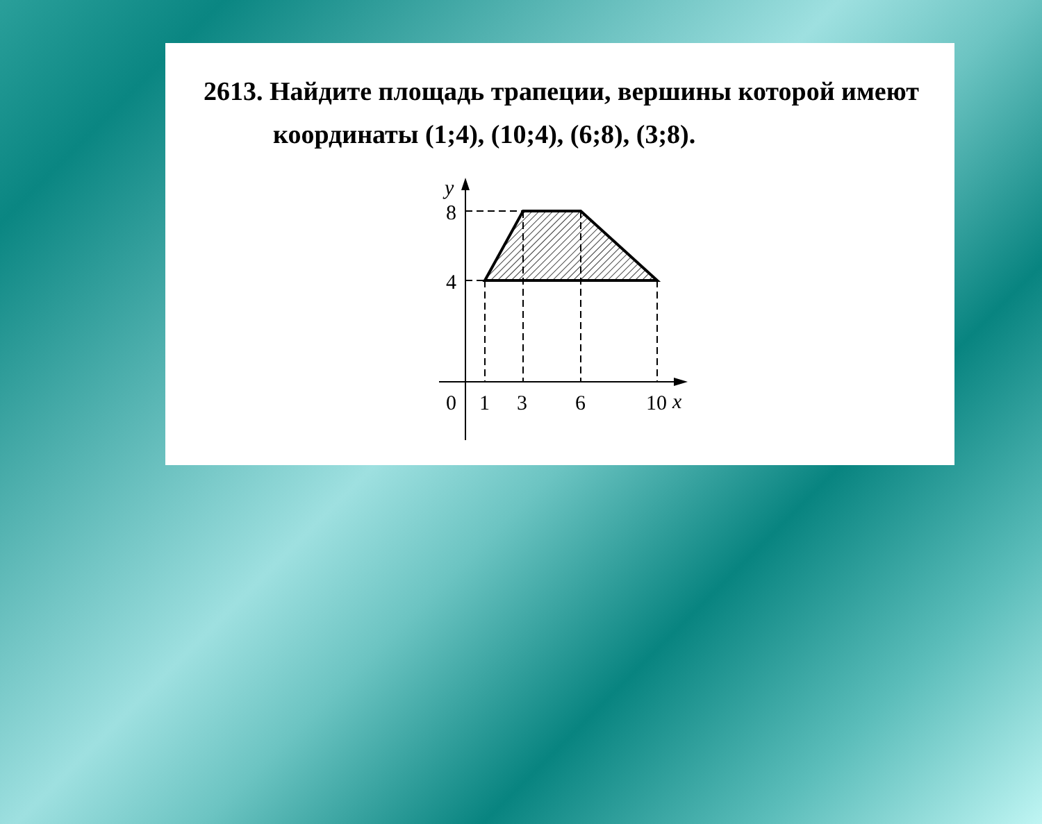2613. Найдите площадь трапеции, вершины которой имеют
координаты (1;4), (10;4), (6;8), (3;8).
y
8
4
0
1
3
6
10
x